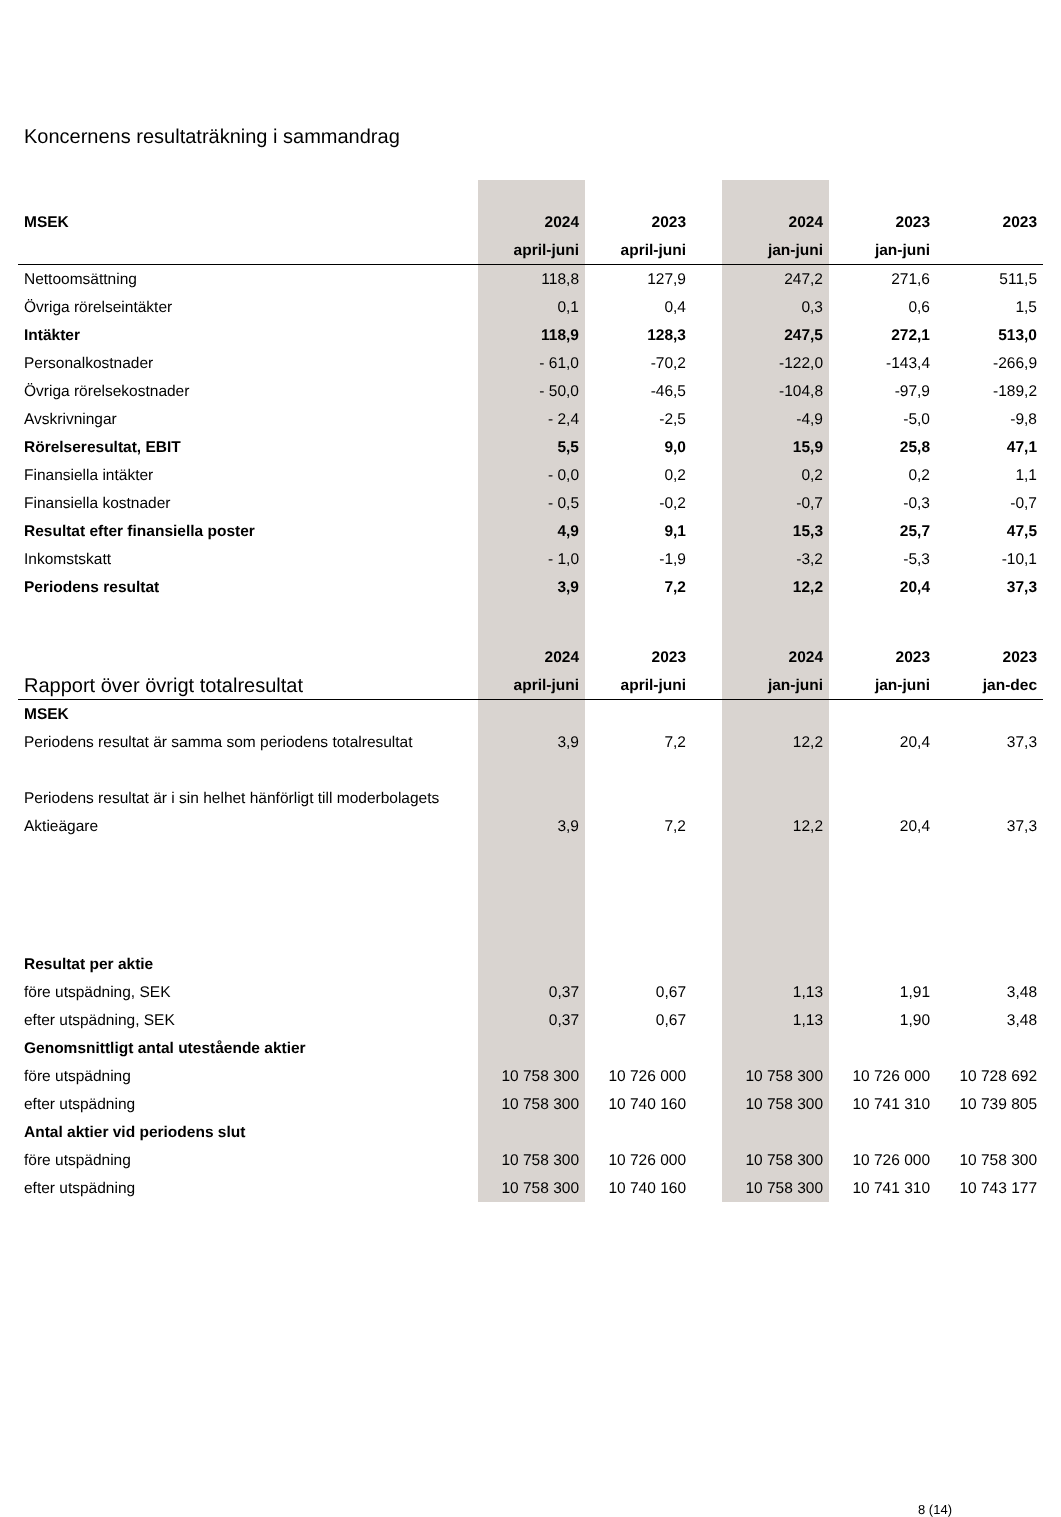Koncernens resultaträkning i sammandrag
| MSEK | 2024 | 2023 | | 2024 | 2023 | 2023 |
| | april-juni | april-juni | | jan-juni | jan-juni | |
| Nettoomsättning | 118,8 | 127,9 | | 247,2 | 271,6 | 511,5 |
| Övriga rörelseintäkter | 0,1 | 0,4 | | 0,3 | 0,6 | 1,5 |
| Intäkter | 118,9 | 128,3 | | 247,5 | 272,1 | 513,0 |
| Personalkostnader | - 61,0 | -70,2 | | -122,0 | -143,4 | -266,9 |
| Övriga rörelsekostnader | - 50,0 | -46,5 | | -104,8 | -97,9 | -189,2 |
| Avskrivningar | - 2,4 | -2,5 | | -4,9 | -5,0 | -9,8 |
| Rörelseresultat, EBIT | 5,5 | 9,0 | | 15,9 | 25,8 | 47,1 |
| Finansiella intäkter | - 0,0 | 0,2 | | 0,2 | 0,2 | 1,1 |
| Finansiella kostnader | - 0,5 | -0,2 | | -0,7 | -0,3 | -0,7 |
| Resultat efter finansiella poster | 4,9 | 9,1 | | 15,3 | 25,7 | 47,5 |
| Inkomstskatt | - 1,0 | -1,9 | | -3,2 | -5,3 | -10,1 |
| Periodens resultat | 3,9 | 7,2 | | 12,2 | 20,4 | 37,3 |
| | 2024 | 2023 | | 2024 | 2023 | 2023 |
| Rapport över övrigt totalresultat | april-juni | april-juni | | jan-juni | jan-juni | jan-dec |
| MSEK | | | | | | |
| Periodens resultat är samma som periodens totalresultat | 3,9 | 7,2 | | 12,2 | 20,4 | 37,3 |
| Periodens resultat är i sin helhet hänförligt till moderbolagets | | | | | | |
| Aktieägare | 3,9 | 7,2 | | 12,2 | 20,4 | 37,3 |
| Resultat per aktie | | | | | | |
| före utspädning, SEK | 0,37 | 0,67 | | 1,13 | 1,91 | 3,48 |
| efter utspädning, SEK | 0,37 | 0,67 | | 1,13 | 1,90 | 3,48 |
| Genomsnittligt antal utestående aktier | | | | | | |
| före utspädning | 10 758 300 | 10 726 000 | | 10 758 300 | 10 726 000 | 10 728 692 |
| efter utspädning | 10 758 300 | 10 740 160 | | 10 758 300 | 10 741 310 | 10 739 805 |
| Antal aktier vid periodens slut | | | | | | |
| före utspädning | 10 758 300 | 10 726 000 | | 10 758 300 | 10 726 000 | 10 758 300 |
| efter utspädning | 10 758 300 | 10 740 160 | | 10 758 300 | 10 741 310 | 10 743 177 |
8 (14)